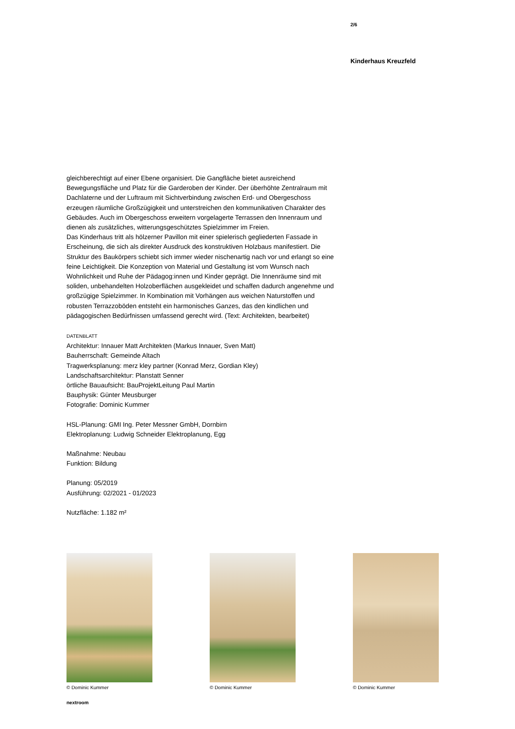2/6
Kinderhaus Kreuzfeld
gleichberechtigt auf einer Ebene organisiert. Die Gangfläche bietet ausreichend Bewegungsfläche und Platz für die Garderoben der Kinder. Der überhöhte Zentralraum mit Dachlaterne und der Luftraum mit Sichtverbindung zwischen Erd- und Obergeschoss erzeugen räumliche Großzügigkeit und unterstreichen den kommunikativen Charakter des Gebäudes. Auch im Obergeschoss erweitern vorgelagerte Terrassen den Innenraum und dienen als zusätzliches, witterungsgeschütztes Spielzimmer im Freien.
Das Kinderhaus tritt als hölzerner Pavillon mit einer spielerisch gegliederten Fassade in Erscheinung, die sich als direkter Ausdruck des konstruktiven Holzbaus manifestiert. Die Struktur des Baukörpers schiebt sich immer wieder nischenartig nach vor und erlangt so eine feine Leichtigkeit. Die Konzeption von Material und Gestaltung ist vom Wunsch nach Wohnlichkeit und Ruhe der Pädagog:innen und Kinder geprägt. Die Innenräume sind mit soliden, unbehandelten Holzoberflächen ausgekleidet und schaffen dadurch angenehme und großzügige Spielzimmer. In Kombination mit Vorhängen aus weichen Naturstoffen und robusten Terrazzoböden entsteht ein harmonisches Ganzes, das den kindlichen und pädagogischen Bedürfnissen umfassend gerecht wird. (Text: Architekten, bearbeitet)
DATENBLATT
Architektur: Innauer Matt Architekten (Markus Innauer, Sven Matt)
Bauherrschaft: Gemeinde Altach
Tragwerksplanung: merz kley partner (Konrad Merz, Gordian Kley)
Landschaftsarchitektur: Planstatt Senner
örtliche Bauaufsicht: BauProjektLeitung Paul Martin
Bauphysik: Günter Meusburger
Fotografie: Dominic Kummer
HSL-Planung: GMI Ing. Peter Messner GmbH, Dornbirn
Elektroplanung: Ludwig Schneider Elektroplanung, Egg
Maßnahme: Neubau
Funktion: Bildung
Planung: 05/2019
Ausführung: 02/2021 - 01/2023
Nutzfläche: 1.182 m²
© Dominic Kummer © Dominic Kummer © Dominic Kummer
nextroom